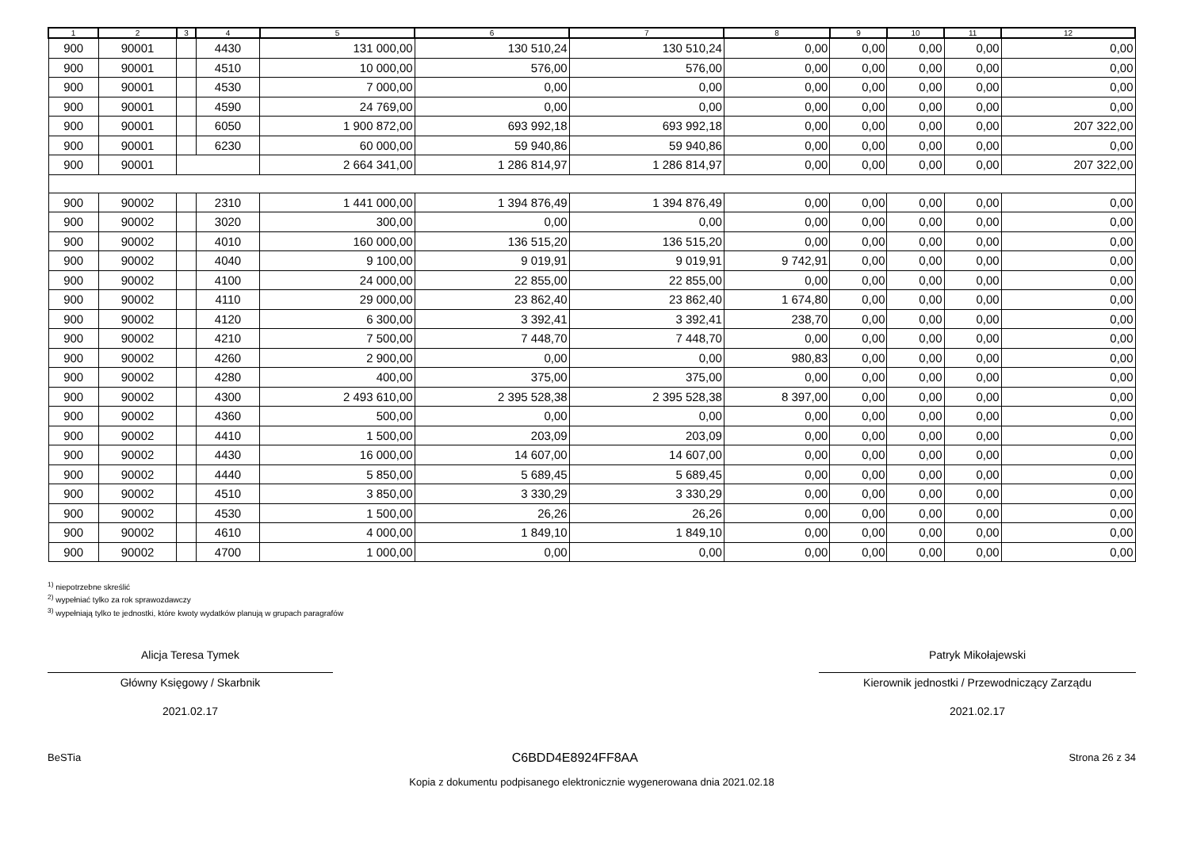| 1 | 2 | 3 | 4 | 5 | 6 | 7 | 8 | 9 | 10 | 11 | 12 |
| --- | --- | --- | --- | --- | --- | --- | --- | --- | --- | --- | --- |
| 900 | 90001 | | 4430 | 131 000,00 | 130 510,24 | 130 510,24 | 0,00 | 0,00 | 0,00 | 0,00 | 0,00 |
| 900 | 90001 | | 4510 | 10 000,00 | 576,00 | 576,00 | 0,00 | 0,00 | 0,00 | 0,00 | 0,00 |
| 900 | 90001 | | 4530 | 7 000,00 | 0,00 | 0,00 | 0,00 | 0,00 | 0,00 | 0,00 | 0,00 |
| 900 | 90001 | | 4590 | 24 769,00 | 0,00 | 0,00 | 0,00 | 0,00 | 0,00 | 0,00 | 0,00 |
| 900 | 90001 | | 6050 | 1 900 872,00 | 693 992,18 | 693 992,18 | 0,00 | 0,00 | 0,00 | 0,00 | 207 322,00 |
| 900 | 90001 | | 6230 | 60 000,00 | 59 940,86 | 59 940,86 | 0,00 | 0,00 | 0,00 | 0,00 | 0,00 |
| 900 | 90001 | | | 2 664 341,00 | 1 286 814,97 | 1 286 814,97 | 0,00 | 0,00 | 0,00 | 0,00 | 207 322,00 |
| 900 | 90002 | | 2310 | 1 441 000,00 | 1 394 876,49 | 1 394 876,49 | 0,00 | 0,00 | 0,00 | 0,00 | 0,00 |
| 900 | 90002 | | 3020 | 300,00 | 0,00 | 0,00 | 0,00 | 0,00 | 0,00 | 0,00 | 0,00 |
| 900 | 90002 | | 4010 | 160 000,00 | 136 515,20 | 136 515,20 | 0,00 | 0,00 | 0,00 | 0,00 | 0,00 |
| 900 | 90002 | | 4040 | 9 100,00 | 9 019,91 | 9 019,91 | 9 742,91 | 0,00 | 0,00 | 0,00 | 0,00 |
| 900 | 90002 | | 4100 | 24 000,00 | 22 855,00 | 22 855,00 | 0,00 | 0,00 | 0,00 | 0,00 | 0,00 |
| 900 | 90002 | | 4110 | 29 000,00 | 23 862,40 | 23 862,40 | 1 674,80 | 0,00 | 0,00 | 0,00 | 0,00 |
| 900 | 90002 | | 4120 | 6 300,00 | 3 392,41 | 3 392,41 | 238,70 | 0,00 | 0,00 | 0,00 | 0,00 |
| 900 | 90002 | | 4210 | 7 500,00 | 7 448,70 | 7 448,70 | 0,00 | 0,00 | 0,00 | 0,00 | 0,00 |
| 900 | 90002 | | 4260 | 2 900,00 | 0,00 | 0,00 | 980,83 | 0,00 | 0,00 | 0,00 | 0,00 |
| 900 | 90002 | | 4280 | 400,00 | 375,00 | 375,00 | 0,00 | 0,00 | 0,00 | 0,00 | 0,00 |
| 900 | 90002 | | 4300 | 2 493 610,00 | 2 395 528,38 | 2 395 528,38 | 8 397,00 | 0,00 | 0,00 | 0,00 | 0,00 |
| 900 | 90002 | | 4360 | 500,00 | 0,00 | 0,00 | 0,00 | 0,00 | 0,00 | 0,00 | 0,00 |
| 900 | 90002 | | 4410 | 1 500,00 | 203,09 | 203,09 | 0,00 | 0,00 | 0,00 | 0,00 | 0,00 |
| 900 | 90002 | | 4430 | 16 000,00 | 14 607,00 | 14 607,00 | 0,00 | 0,00 | 0,00 | 0,00 | 0,00 |
| 900 | 90002 | | 4440 | 5 850,00 | 5 689,45 | 5 689,45 | 0,00 | 0,00 | 0,00 | 0,00 | 0,00 |
| 900 | 90002 | | 4510 | 3 850,00 | 3 330,29 | 3 330,29 | 0,00 | 0,00 | 0,00 | 0,00 | 0,00 |
| 900 | 90002 | | 4530 | 1 500,00 | 26,26 | 26,26 | 0,00 | 0,00 | 0,00 | 0,00 | 0,00 |
| 900 | 90002 | | 4610 | 4 000,00 | 1 849,10 | 1 849,10 | 0,00 | 0,00 | 0,00 | 0,00 | 0,00 |
| 900 | 90002 | | 4700 | 1 000,00 | 0,00 | 0,00 | 0,00 | 0,00 | 0,00 | 0,00 | 0,00 |
<sup>1)</sup> niepotrzebne skreślić
<sup>2)</sup> wypełniać tylko za rok sprawozdawczy
<sup>3)</sup> wypełniają tylko te jednostki, które kwoty wydatków planują w grupach paragrafów
Alicja Teresa Tymek
Główny Księgowy / Skarbnik
2021.02.17
Patryk Mikołajewski
Kierownik jednostki / Przewodniczący Zarządu
2021.02.17
BeSTia C6BDD4E8924FF8AA Strona 26 z 34
Kopia z dokumentu podpisanego elektronicznie wygenerowana dnia 2021.02.18